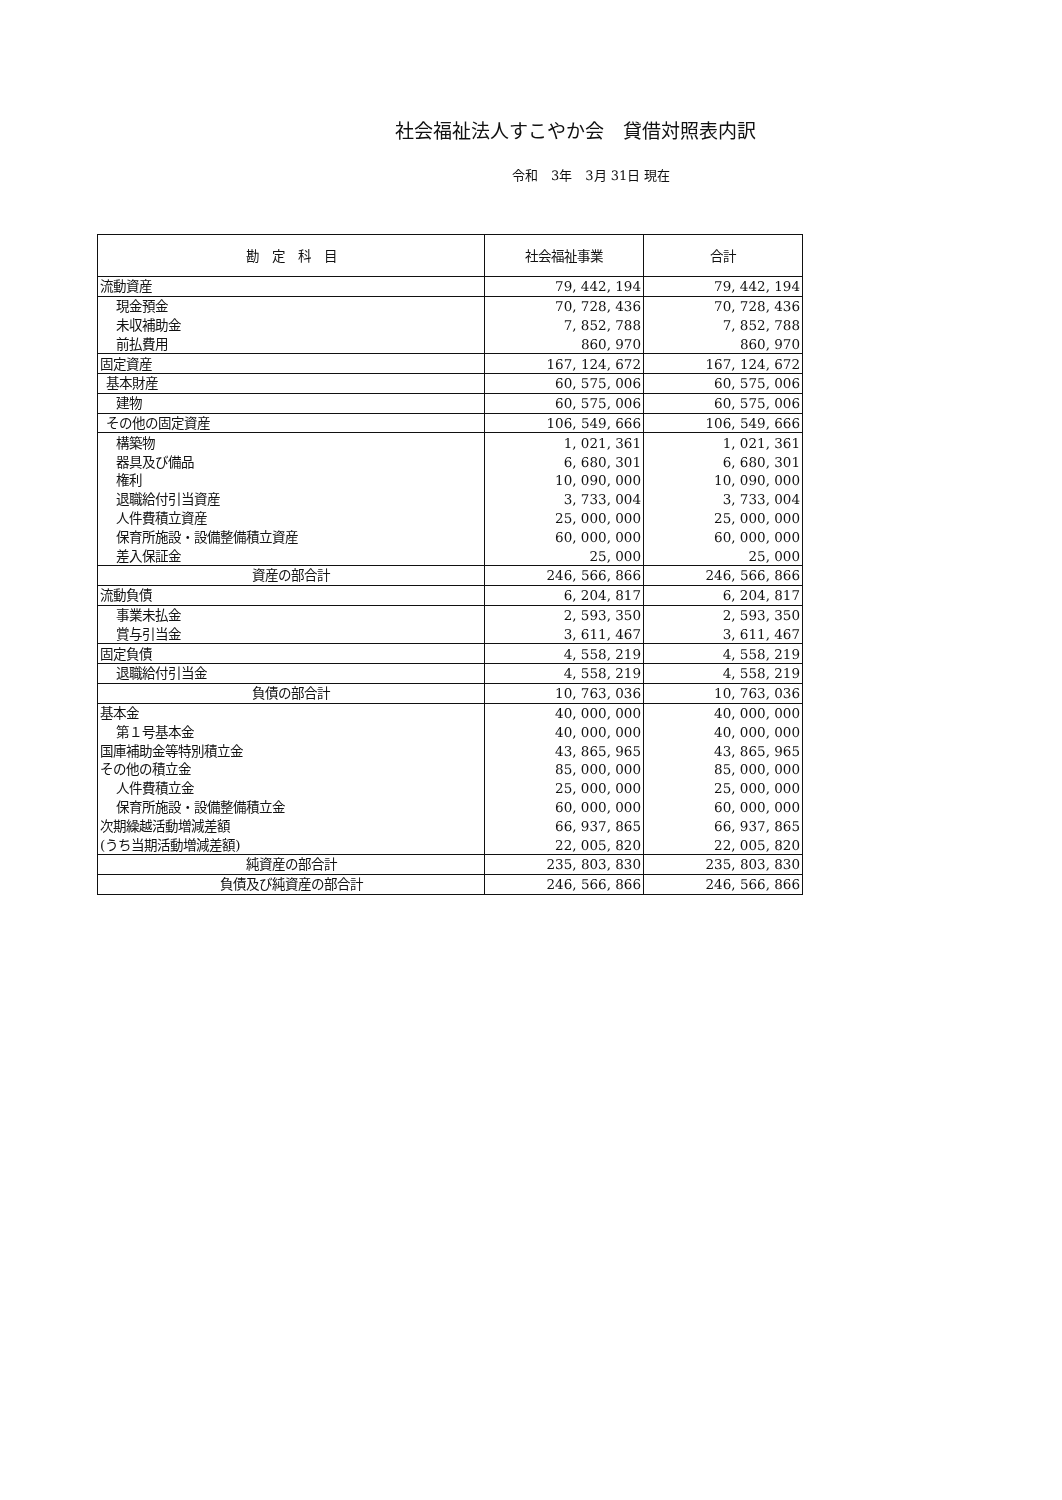社会福祉法人すこやか会　貸借対照表内訳
令和　3年　3月 31日 現在
| 勘 定 科 目 | 社会福祉事業 | 合計 |
| --- | --- | --- |
| 流動資産 | 79, 442, 194 | 79, 442, 194 |
| 現金預金 | 70, 728, 436 | 70, 728, 436 |
| 未収補助金 | 7, 852, 788 | 7, 852, 788 |
| 前払費用 | 860, 970 | 860, 970 |
| 固定資産 | 167, 124, 672 | 167, 124, 672 |
| 基本財産 | 60, 575, 006 | 60, 575, 006 |
| 建物 | 60, 575, 006 | 60, 575, 006 |
| その他の固定資産 | 106, 549, 666 | 106, 549, 666 |
| 構築物 | 1, 021, 361 | 1, 021, 361 |
| 器具及び備品 | 6, 680, 301 | 6, 680, 301 |
| 権利 | 10, 090, 000 | 10, 090, 000 |
| 退職給付引当資産 | 3, 733, 004 | 3, 733, 004 |
| 人件費積立資産 | 25, 000, 000 | 25, 000, 000 |
| 保育所施設・設備整備積立資産 | 60, 000, 000 | 60, 000, 000 |
| 差入保証金 | 25, 000 | 25, 000 |
| 資産の部合計 | 246, 566, 866 | 246, 566, 866 |
| 流動負債 | 6, 204, 817 | 6, 204, 817 |
| 事業未払金 | 2, 593, 350 | 2, 593, 350 |
| 賞与引当金 | 3, 611, 467 | 3, 611, 467 |
| 固定負債 | 4, 558, 219 | 4, 558, 219 |
| 退職給付引当金 | 4, 558, 219 | 4, 558, 219 |
| 負債の部合計 | 10, 763, 036 | 10, 763, 036 |
| 基本金 | 40, 000, 000 | 40, 000, 000 |
| 第１号基本金 | 40, 000, 000 | 40, 000, 000 |
| 国庫補助金等特別積立金 | 43, 865, 965 | 43, 865, 965 |
| その他の積立金 | 85, 000, 000 | 85, 000, 000 |
| 人件費積立金 | 25, 000, 000 | 25, 000, 000 |
| 保育所施設・設備整備積立金 | 60, 000, 000 | 60, 000, 000 |
| 次期繰越活動増減差額 | 66, 937, 865 | 66, 937, 865 |
| (うち当期活動増減差額) | 22, 005, 820 | 22, 005, 820 |
| 純資産の部合計 | 235, 803, 830 | 235, 803, 830 |
| 負債及び純資産の部合計 | 246, 566, 866 | 246, 566, 866 |